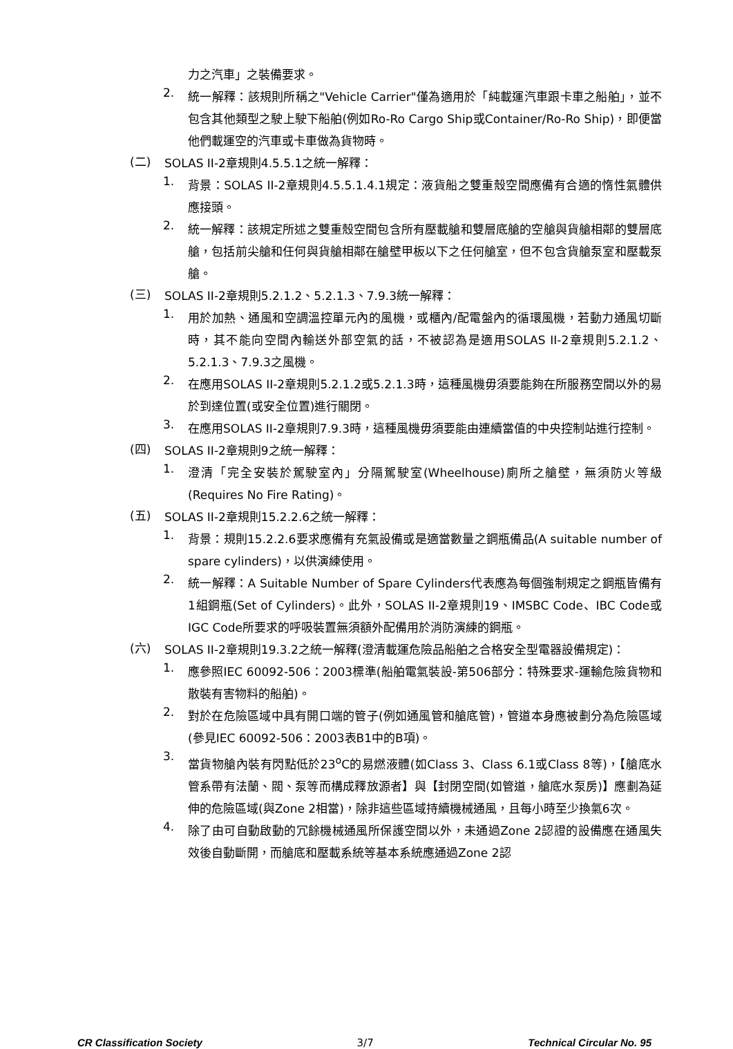力之汽車」之裝備要求。
2.
統一解釋：該規則所稱之"Vehicle Carrier"僅為適用於「純載運汽車跟卡車之船舶」，並不包含其他類型之駛上駛下船舶(例如Ro-Ro Cargo Ship或Container/Ro-Ro Ship)，即便當他們載運空的汽車或卡車做為貨物時。
(二)
SOLAS II-2章規則4.5.5.1之統一解釋：
1.
背景：SOLAS II-2章規則4.5.5.1.4.1規定：液貨船之雙重殼空間應備有合適的惰性氣體供應接頭。
2.
統一解釋：該規定所述之雙重殼空間包含所有壓載艙和雙層底艙的空艙與貨艙相鄰的雙層底艙，包括前尖艙和任何與貨艙相鄰在艙壁甲板以下之任何艙室，但不包含貨艙泵室和壓載泵艙。
(三)
SOLAS II-2章規則5.2.1.2、5.2.1.3、7.9.3統一解釋：
1.
用於加熱、通風和空調溫控單元內的風機，或櫃內/配電盤內的循環風機，若動力通風切斷時，其不能向空間內輸送外部空氣的話，不被認為是適用SOLAS II-2章規則5.2.1.2、5.2.1.3、7.9.3之風機。
2.
在應用SOLAS II-2章規則5.2.1.2或5.2.1.3時，這種風機毋須要能夠在所服務空間以外的易於到達位置(或安全位置)進行關閉。
3.
在應用SOLAS II-2章規則7.9.3時，這種風機毋須要能由連續當值的中央控制站進行控制。
(四)
SOLAS II-2章規則9之統一解釋：
1.
澄清「完全安裝於駕駛室內」分隔駕駛室(Wheelhouse)廁所之艙壁，無須防火等級(Requires No Fire Rating)。
(五)
SOLAS II-2章規則15.2.2.6之統一解釋：
1.
背景：規則15.2.2.6要求應備有充氣設備或是適當數量之鋼瓶備品(A suitable number of spare cylinders)，以供演練使用。
2.
統一解釋：A Suitable Number of Spare Cylinders代表應為每個強制規定之鋼瓶皆備有1組鋼瓶(Set of Cylinders)。此外，SOLAS II-2章規則19、IMSBC Code、IBC Code或IGC Code所要求的呼吸裝置無須額外配備用於消防演練的鋼瓶。
(六)
SOLAS II-2章規則19.3.2之統一解釋(澄清載運危險品船舶之合格安全型電器設備規定)：
1.
應參照IEC 60092-506：2003標準(船舶電氣裝設-第506部分：特殊要求-運輸危險貨物和散裝有害物料的船舶)。
2.
對於在危險區域中具有開口端的管子(例如通風管和艙底管)，管道本身應被劃分為危險區域(參見IEC 60092-506：2003表B1中的B項)。
3.
當貨物艙內裝有閃點低於23<sup>o</sup>C的易燃液體(如Class 3、Class 6.1或Class 8等)，【艙底水管系帶有法蘭、閥、泵等而構成釋放源者】與【封閉空間(如管道，艙底水泵房)】應劃為延伸的危險區域(與Zone 2相當)，除非這些區域持續機械通風，且每小時至少換氣6次。
4.
除了由可自動啟動的冗餘機械通風所保護空間以外，未通過Zone 2認證的設備應在通風失效後自動斷開，而艙底和壓載系統等基本系統應通過Zone 2認
CR Classification Society 3/7 Technical Circular No. 95